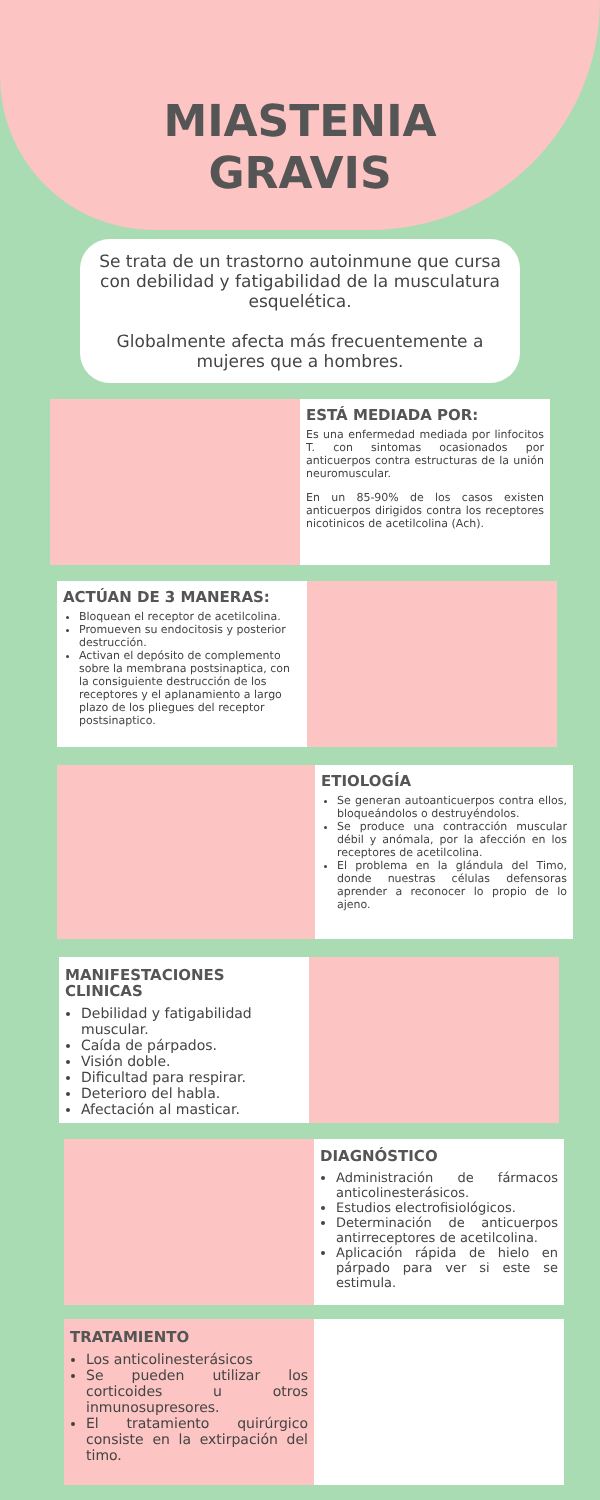MIASTENIA
GRAVIS
Se trata de un trastorno autoinmune que cursa con debilidad y fatigabilidad de la musculatura esquelética.
Globalmente afecta más frecuentemente a mujeres que a hombres.
ESTÁ MEDIADA POR:
Es una enfermedad mediada por linfocitos T. con sintomas ocasionados por anticuerpos contra estructuras de la unión neuromuscular.
En un 85-90% de los casos existen anticuerpos dirigidos contra los receptores nicotinicos de acetilcolina (Ach).
ACTÚAN DE 3 MANERAS:
Bloquean el receptor de acetilcolina.
Promueven su endocitosis y posterior destrucción.
Activan el depósito de complemento sobre la membrana postsinaptica, con la consiguiente destrucción de los receptores y el aplanamiento a largo plazo de los pliegues del receptor postsinaptico.
ETIOLOGÍA
Se generan autoanticuerpos contra ellos, bloqueándolos o destruyéndolos.
Se produce una contracción muscular débil y anómala, por la afección en los receptores de acetilcolina.
El problema en la glándula del Timo, donde nuestras células defensoras aprender a reconocer lo propio de lo ajeno.
MANIFESTACIONES CLINICAS
Debilidad y fatigabilidad muscular.
Caída de párpados.
Visión doble.
Dificultad para respirar.
Deterioro del habla.
Afectación al masticar.
DIAGNÓSTICO
Administración de fármacos anticolinesterásicos.
Estudios electrofisiológicos.
Determinación de anticuerpos antirreceptores de acetilcolina.
Aplicación rápida de hielo en párpado para ver si este se estimula.
TRATAMIENTO
Los anticolinesterásicos
Se pueden utilizar los corticoides u otros inmunosupresores.
El tratamiento quirúrgico consiste en la extirpación del timo.